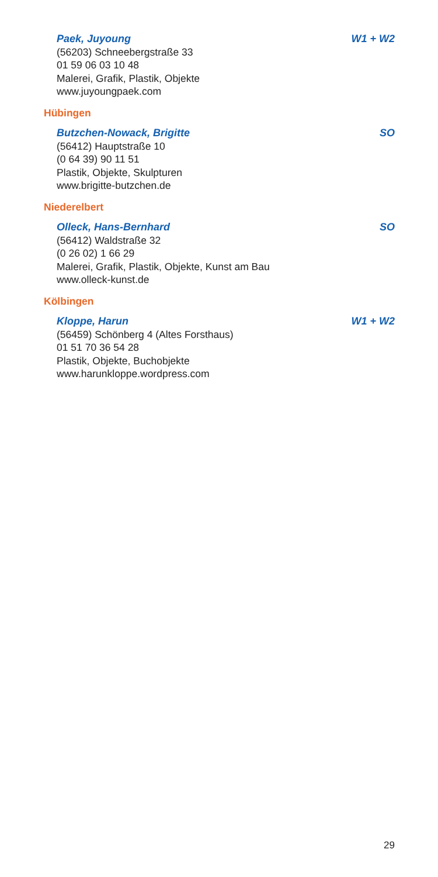Paek, Juyoung W1 + W2
(56203) Schneebergstraße 33
01 59 06 03 10 48
Malerei, Grafik, Plastik, Objekte
www.juyoungpaek.com
Hübingen
Butzchen-Nowack, Brigitte SO
(56412) Hauptstraße 10
(0 64 39) 90 11 51
Plastik, Objekte, Skulpturen
www.brigitte-butzchen.de
Niederelbert
Olleck, Hans-Bernhard SO
(56412) Waldstraße 32
(0 26 02) 1 66 29
Malerei, Grafik, Plastik, Objekte, Kunst am Bau
www.olleck-kunst.de
Kölbingen
Kloppe, Harun W1 + W2
(56459) Schönberg 4 (Altes Forsthaus)
01 51 70 36 54 28
Plastik, Objekte, Buchobjekte
www.harunkloppe.wordpress.com
29